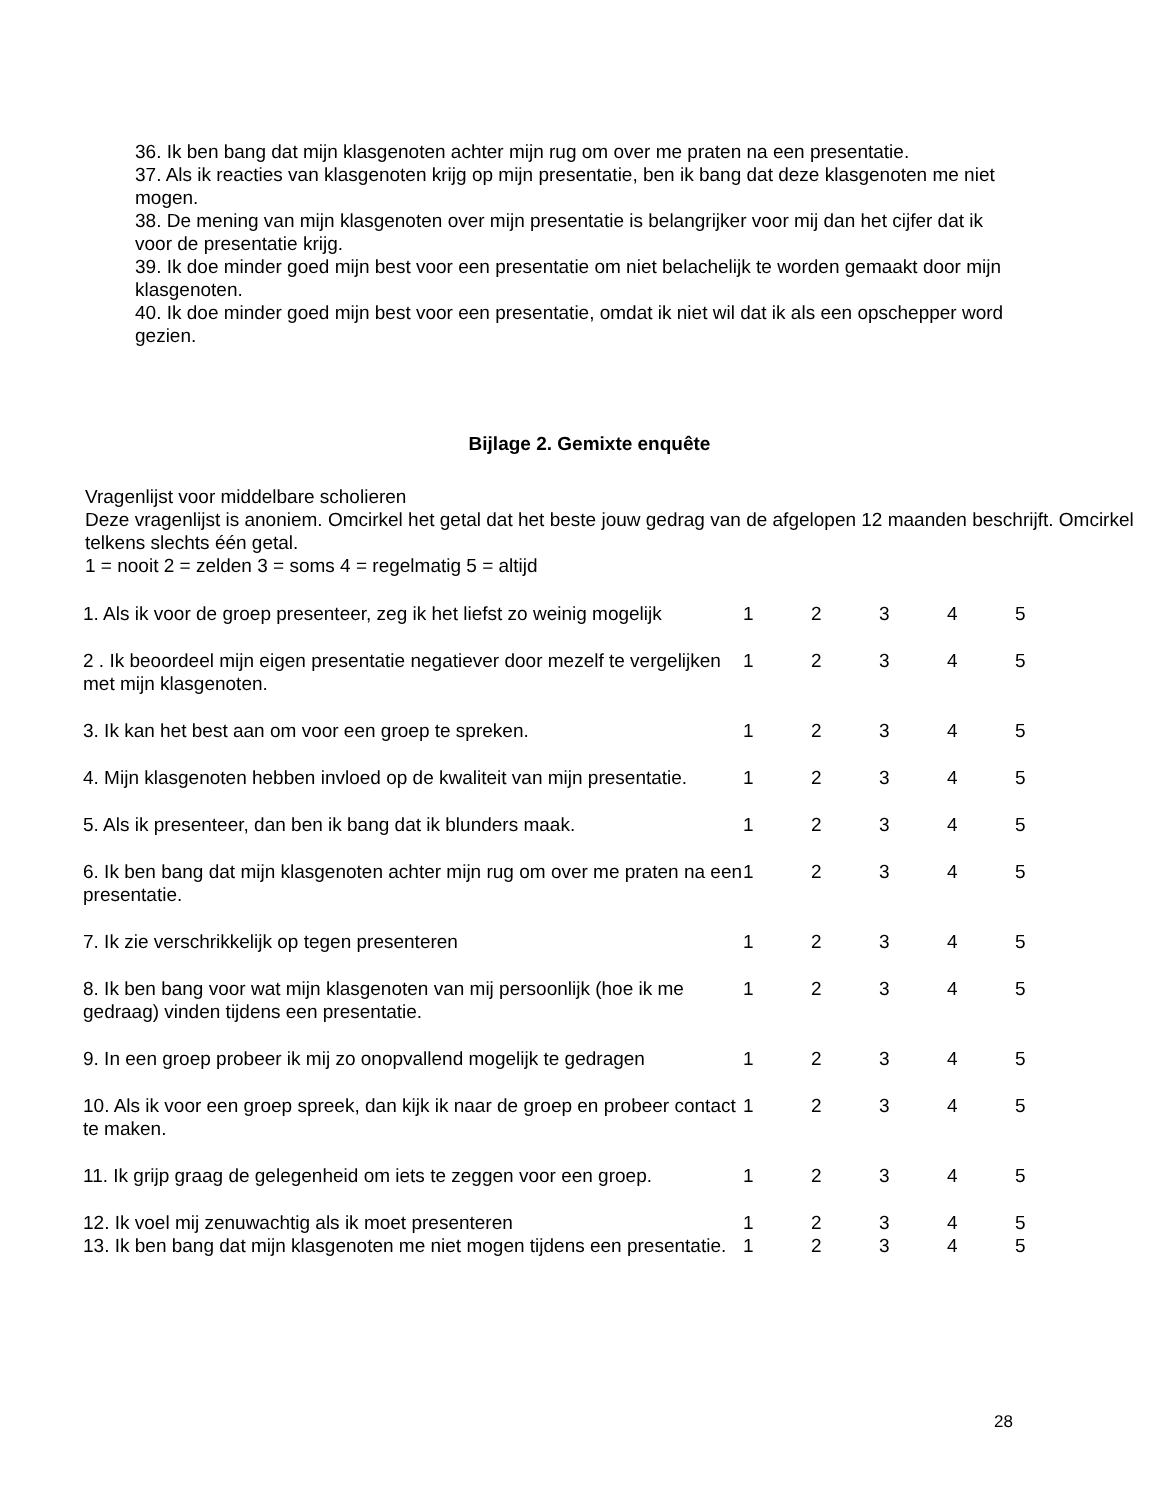36. Ik ben bang dat mijn klasgenoten achter mijn rug om over me praten na een presentatie.
37. Als ik reacties van klasgenoten krijg op mijn presentatie, ben ik bang dat deze klasgenoten me niet mogen.
38. De mening van mijn klasgenoten over mijn presentatie is belangrijker voor mij dan het cijfer dat ik voor de presentatie krijg.
39. Ik doe minder goed mijn best voor een presentatie om niet belachelijk te worden gemaakt door mijn klasgenoten.
40. Ik doe minder goed mijn best voor een presentatie, omdat ik niet wil dat ik als een opschepper word gezien.
Bijlage 2. Gemixte enquête
Vragenlijst voor middelbare scholieren
Deze vragenlijst is anoniem. Omcirkel het getal dat het beste jouw gedrag van de afgelopen 12 maanden beschrijft. Omcirkel telkens slechts één getal.
1 = nooit 2 = zelden 3 = soms 4 = regelmatig 5 = altijd
| 1. Als ik voor de groep presenteer, zeg ik het liefst zo weinig mogelijk | 1 | 2 | 3 | 4 | 5 |
| 2 . Ik beoordeel mijn eigen presentatie negatiever door mezelf te vergelijken met mijn klasgenoten. | 1 | 2 | 3 | 4 | 5 |
| 3. Ik kan het best aan om voor een groep te spreken. | 1 | 2 | 3 | 4 | 5 |
| 4. Mijn klasgenoten hebben invloed op de kwaliteit van mijn presentatie. | 1 | 2 | 3 | 4 | 5 |
| 5. Als ik presenteer, dan ben ik bang dat ik blunders maak. | 1 | 2 | 3 | 4 | 5 |
| 6. Ik ben bang dat mijn klasgenoten achter mijn rug om over me praten na een presentatie. | 1 | 2 | 3 | 4 | 5 |
| 7. Ik zie verschrikkelijk op tegen presenteren | 1 | 2 | 3 | 4 | 5 |
| 8. Ik ben bang voor wat mijn klasgenoten van mij persoonlijk (hoe ik me gedraag) vinden tijdens een presentatie. | 1 | 2 | 3 | 4 | 5 |
| 9. In een groep probeer ik mij zo onopvallend mogelijk te gedragen | 1 | 2 | 3 | 4 | 5 |
| 10. Als ik voor een groep spreek, dan kijk ik naar de groep en probeer contact te maken. | 1 | 2 | 3 | 4 | 5 |
| 11. Ik grijp graag de gelegenheid om iets te zeggen voor een groep. | 1 | 2 | 3 | 4 | 5 |
| 12. Ik voel mij zenuwachtig als ik moet presenteren | 1 | 2 | 3 | 4 | 5 |
| 13. Ik ben bang dat mijn klasgenoten me niet mogen tijdens een presentatie. | 1 | 2 | 3 | 4 | 5 |
28